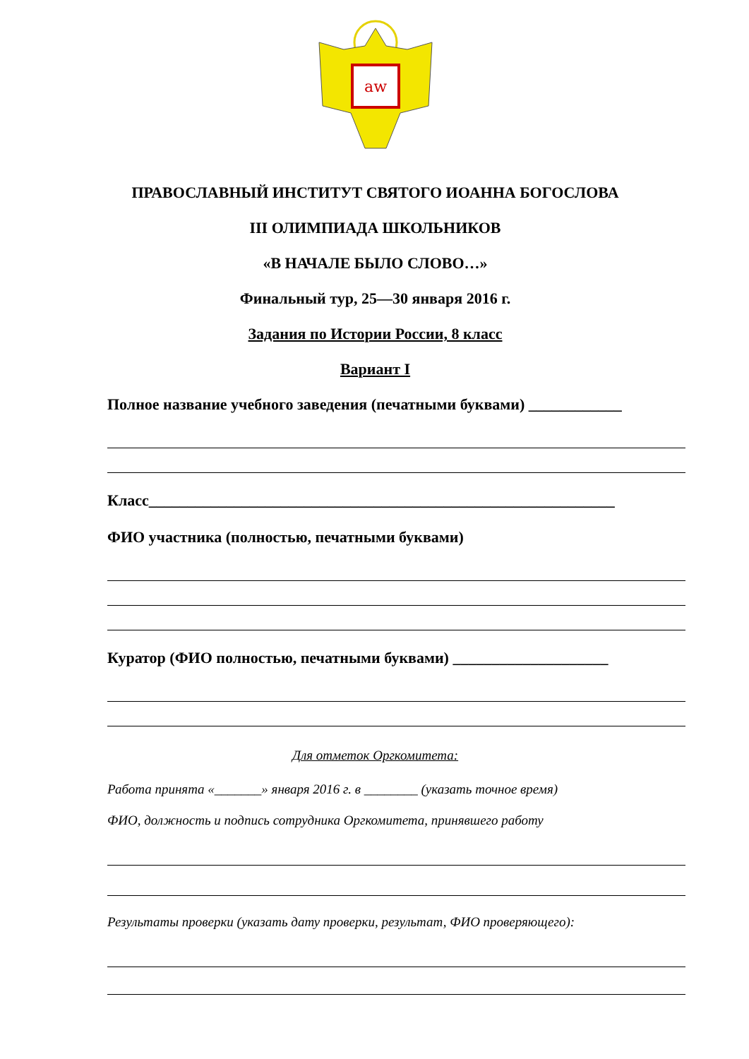aw
ПРАВОСЛАВНЫЙ ИНСТИТУТ СВЯТОГО ИОАННА БОГОСЛОВА
III ОЛИМПИАДА ШКОЛЬНИКОВ
«В НАЧАЛЕ БЫЛО СЛОВО…»
Финальный тур, 25—30 января 2016 г.
Задания по Истории России, 8 класс
Вариант I
Полное название учебного заведения (печатными буквами) ____________
Класс____________________________________________________________
ФИО участника (полностью, печатными буквами)
Куратор (ФИО полностью, печатными буквами) ____________________
Для отметок Оргкомитета:
Работа принята «_______» января 2016 г. в ________ (указать точное время)
ФИО, должность и подпись сотрудника Оргкомитета, принявшего работу
Результаты проверки (указать дату проверки, результат, ФИО проверяющего):